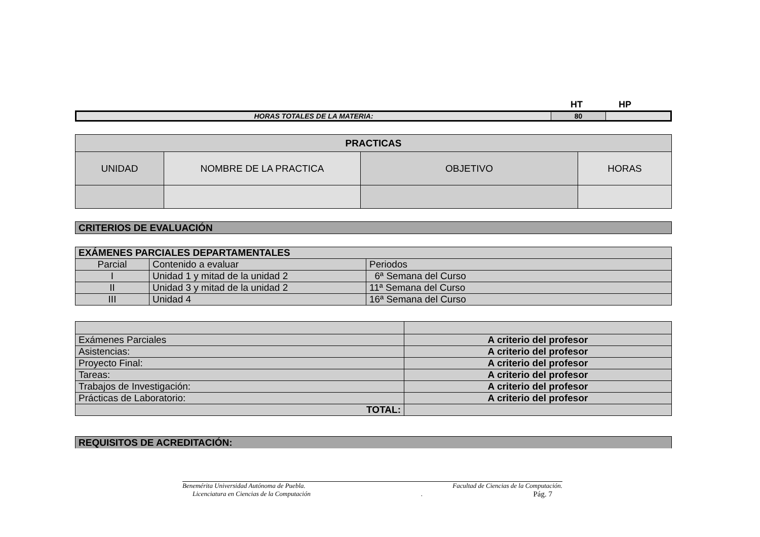HT HP
| HORAS TOTALES DE LA MATERIA: | 80 | |
| PRACTICAS | | | |
| --- | --- | --- | --- |
| UNIDAD | NOMBRE DE LA PRACTICA | OBJETIVO | HORAS |
| CRITERIOS DE EVALUACIÓN |
| EXÁMENES PARCIALES DEPARTAMENTALES | | |
| Parcial | Contenido a evaluar | Periodos |
| I | Unidad 1 y mitad de la unidad 2 | 6ª Semana del Curso |
| II | Unidad 3 y mitad de la unidad 2 | 11ª Semana del Curso |
| III | Unidad 4 | 16ª Semana del Curso |
| Exámenes Parciales | A criterio del profesor |
| Asistencias: | A criterio del profesor |
| Proyecto Final: | A criterio del profesor |
| Tareas: | A criterio del profesor |
| Trabajos de Investigación: | A criterio del profesor |
| Prácticas de Laboratorio: | A criterio del profesor |
| TOTAL: | |
| REQUISITOS DE ACREDITACIÓN: |
Benemérita Universidad Autónoma de Puebla. Facultad de Ciencias de la Computación.
Licenciatura en Ciencias de la Computación. Pág. 7